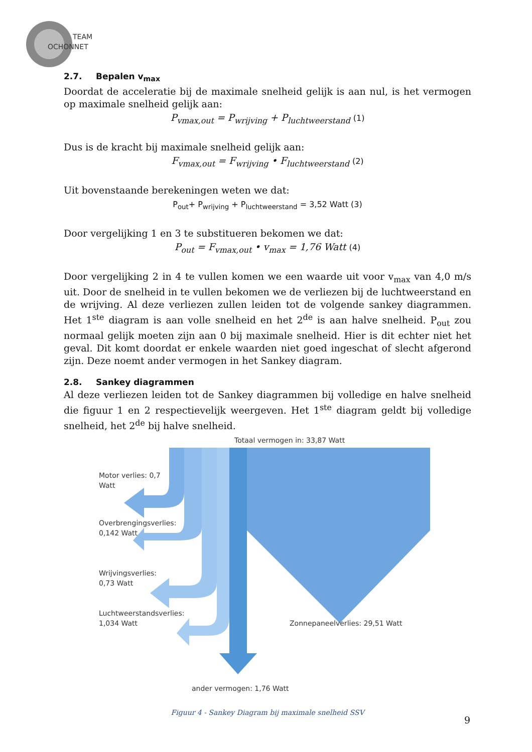TEAM
OCHONNET
2.7. Bepalen v<sub>max</sub>
Doordat de acceleratie bij de maximale snelheid gelijk is aan nul, is het vermogen op maximale snelheid gelijk aan:
P<sub>vmax,out</sub> = P<sub>wrijving</sub> + P<sub>luchtweerstand</sub> (1)
Dus is de kracht bij maximale snelheid gelijk aan:
F<sub>vmax,out</sub> = F<sub>wrijving</sub> • F<sub>luchtweerstand</sub> (2)
Uit bovenstaande berekeningen weten we dat:
P<sub>out</sub>+ P<sub>wrijving</sub> + P<sub>luchtweerstand</sub> = 3,52 Watt (3)
Door vergelijking 1 en 3 te substitueren bekomen we dat:
P<sub>out</sub> = F<sub>vmax,out</sub> • v<sub>max</sub> = 1,76 Watt (4)
Door vergelijking 2 in 4 te vullen komen we een waarde uit voor v<sub>max</sub> van 4,0 m/s uit. Door de snelheid in te vullen bekomen we de verliezen bij de luchtweerstand en de wrijving. Al deze verliezen zullen leiden tot de volgende sankey diagrammen. Het 1<sup>ste</sup> diagram is aan volle snelheid en het 2<sup>de</sup> is aan halve snelheid. P<sub>out</sub> zou normaal gelijk moeten zijn aan 0 bij maximale snelheid. Hier is dit echter niet het geval. Dit komt doordat er enkele waarden niet goed ingeschat of slecht afgerond zijn. Deze noemt ander vermogen in het Sankey diagram.
2.8. Sankey diagrammen
Al deze verliezen leiden tot de Sankey diagrammen bij volledige en halve snelheid die figuur 1 en 2 respectievelijk weergeven. Het 1<sup>ste</sup> diagram geldt bij volledige snelheid, het 2<sup>de</sup> bij halve snelheid.
Totaal vermogen in: 33,87 Watt
Motor verlies: 0,7
Watt
Overbrengingsverlies:
0,142 Watt
Wrijvingsverlies:
0,73 Watt
Luchtweerstandsverlies:
1,034 Watt
Zonnepaneelverlies: 29,51 Watt
ander vermogen: 1,76 Watt
Figuur 4 - Sankey Diagram bij maximale snelheid SSV
9